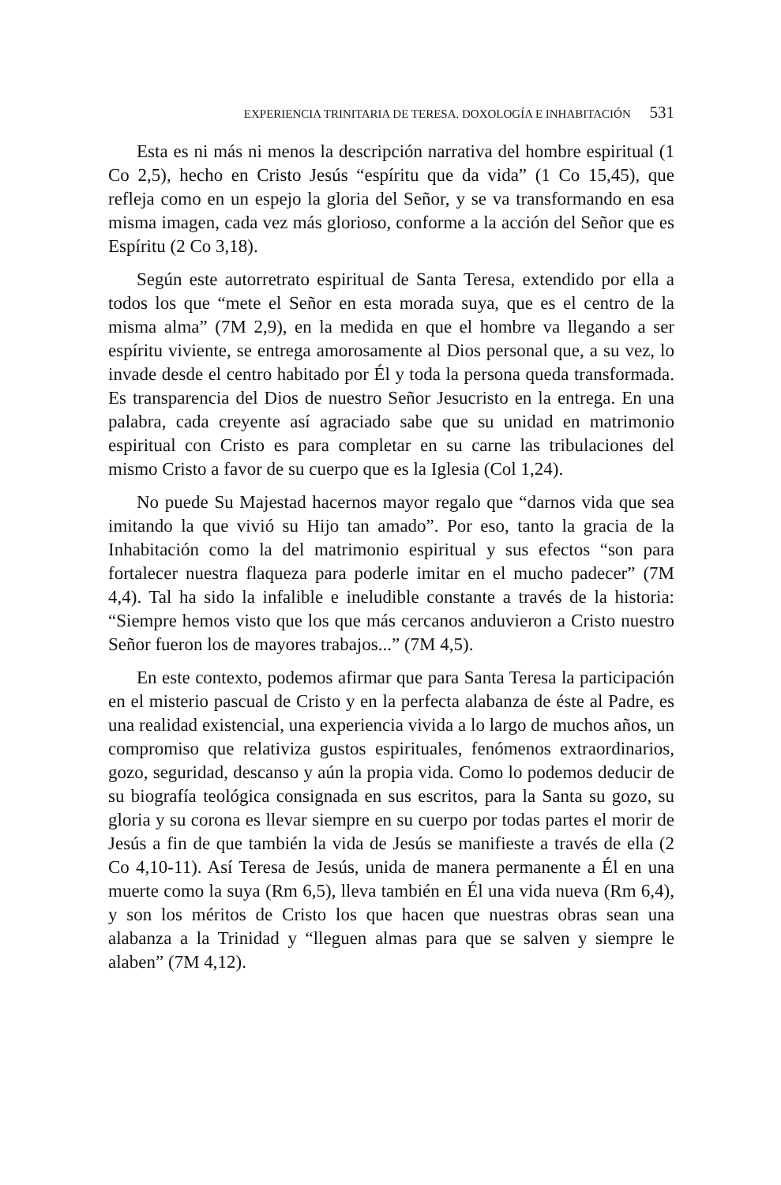EXPERIENCIA TRINITARIA DE TERESA. DOXOLOGÍA E INHABITACIÓN 531
Esta es ni más ni menos la descripción narrativa del hombre espiritual (1 Co 2,5), hecho en Cristo Jesús “espíritu que da vida” (1 Co 15,45), que refleja como en un espejo la gloria del Señor, y se va transformando en esa misma imagen, cada vez más glorioso, conforme a la acción del Señor que es Espíritu (2 Co 3,18).
Según este autorretrato espiritual de Santa Teresa, extendido por ella a todos los que “mete el Señor en esta morada suya, que es el centro de la misma alma” (7M 2,9), en la medida en que el hombre va llegando a ser espíritu viviente, se entrega amorosamente al Dios personal que, a su vez, lo invade desde el centro habitado por Él y toda la persona queda transformada. Es transparencia del Dios de nuestro Señor Jesucristo en la entrega. En una palabra, cada creyente así agraciado sabe que su unidad en matrimonio espiritual con Cristo es para completar en su carne las tribulaciones del mismo Cristo a favor de su cuerpo que es la Iglesia (Col 1,24).
No puede Su Majestad hacernos mayor regalo que “darnos vida que sea imitando la que vivió su Hijo tan amado”. Por eso, tanto la gracia de la Inhabitación como la del matrimonio espiritual y sus efectos “son para fortalecer nuestra flaqueza para poderle imitar en el mucho padecer” (7M 4,4). Tal ha sido la infalible e ineludible constante a través de la historia: “Siempre hemos visto que los que más cercanos anduvieron a Cristo nuestro Señor fueron los de mayores trabajos...” (7M 4,5).
En este contexto, podemos afirmar que para Santa Teresa la participación en el misterio pascual de Cristo y en la perfecta alabanza de éste al Padre, es una realidad existencial, una experiencia vivida a lo largo de muchos años, un compromiso que relativiza gustos espirituales, fenómenos extraordinarios, gozo, seguridad, descanso y aún la propia vida. Como lo podemos deducir de su biografía teológica consignada en sus escritos, para la Santa su gozo, su gloria y su corona es llevar siempre en su cuerpo por todas partes el morir de Jesús a fin de que también la vida de Jesús se manifieste a través de ella (2 Co 4,10-11). Así Teresa de Jesús, unida de manera permanente a Él en una muerte como la suya (Rm 6,5), lleva también en Él una vida nueva (Rm 6,4), y son los méritos de Cristo los que hacen que nuestras obras sean una alabanza a la Trinidad y “lleguen almas para que se salven y siempre le alaben” (7M 4,12).